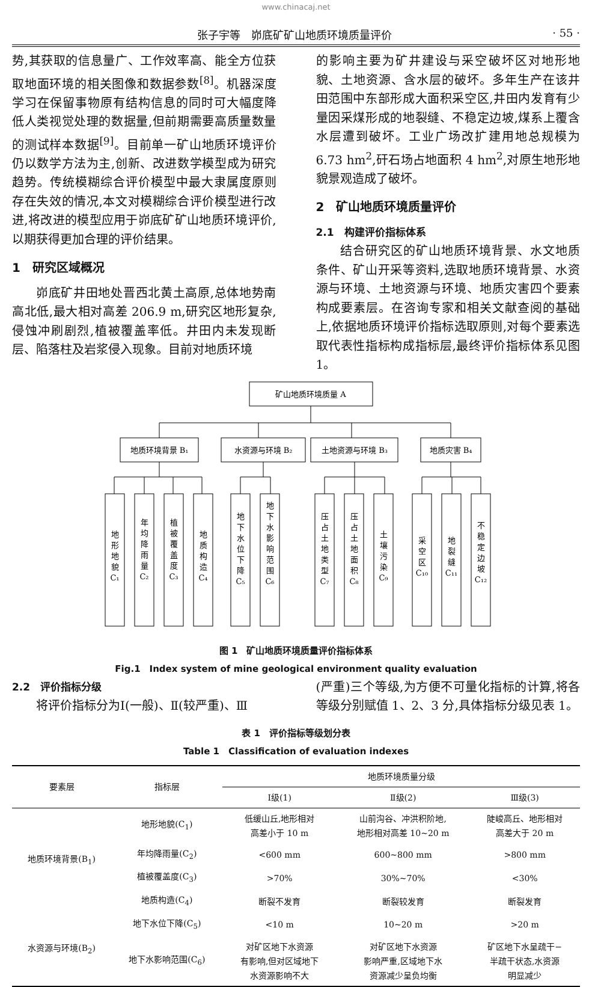www.chinacaj.net
张子宇等　峁底矿矿山地质环境质量评价 · 55 ·
势,其获取的信息量广、工作效率高、能全方位获取地面环境的相关图像和数据参数<sup>[8]</sup>。机器深度学习在保留事物原有结构信息的同时可大幅度降低人类视觉处理的数据量,但前期需要高质量数量的测试样本数据<sup>[9]</sup>。目前单一矿山地质环境评价仍以数学方法为主,创新、改进数学模型成为研究趋势。传统模糊综合评价模型中最大隶属度原则存在失效的情况,本文对模糊综合评价模型进行改进,将改进的模型应用于峁底矿矿山地质环境评价,以期获得更加合理的评价结果。
1　研究区域概况
峁底矿井田地处晋西北黄土高原,总体地势南高北低,最大相对高差 206.9 m,研究区地形复杂,侵蚀冲刷剧烈,植被覆盖率低。井田内未发现断层、陷落柱及岩浆侵入现象。目前对地质环境
的影响主要为矿井建设与采空破坏区对地形地貌、土地资源、含水层的破坏。多年生产在该井田范围中东部形成大面积采空区,井田内发育有少量因采煤形成的地裂缝、不稳定边坡,煤系上覆含水层遭到破坏。工业广场改扩建用地总规模为 6.73 hm<sup>2</sup>,矸石场占地面积 4 hm<sup>2</sup>,对原生地形地貌景观造成了破坏。
2　矿山地质环境质量评价
2.1　构建评价指标体系
结合研究区的矿山地质环境背景、水文地质条件、矿山开采等资料,选取地质环境背景、水资源与环境、土地资源与环境、地质灾害四个要素构成要素层。在咨询专家和相关文献查阅的基础上,依据地质环境评价指标选取原则,对每个要素选取代表性指标构成指标层,最终评价指标体系见图 1。
矿山地质环境质量 A
地质环境背景 B₁
水资源与环境 B₂
土地资源与环境 B₃
地质灾害 B₄
地 形 地 貌 C₁
年 均 降 雨 量 C₂
植 被 覆 盖 度 C₃
地 质 构 造 C₄
地 下 水 位 下 降 C₅
地 下 水 影 响 范 围 C₆
压 占 土 地 类 型 C₇
压 占 土 地 面 积 C₈
土 壤 污 染 C₉
采 空 区 C₁₀
地 裂 缝 C₁₁
不 稳 定 边 坡 C₁₂
图 1　矿山地质环境质量评价指标体系
Fig.1　Index system of mine geological environment quality evaluation
2.2　评价指标分级
将评价指标分为Ⅰ(一般)、Ⅱ(较严重)、Ⅲ
(严重)三个等级,为方便不可量化指标的计算,将各等级分别赋值 1、2、3 分,具体指标分级见表 1。
表 1　评价指标等级划分表
Table 1　Classification of evaluation indexes
| 要素层 | 指标层 | 地质环境质量分级 | | |
| --- | --- | --- | --- | --- |
| | | Ⅰ级(1) | Ⅱ级(2) | Ⅲ级(3) |
| 地质环境背景(B<sub>1</sub>) | 地形地貌(C<sub>1</sub>) | 低缓山丘,地形相对 高差小于 10 m | 山前沟谷、冲洪积阶地, 地形相对高差 10~20 m | 陡峻高丘、地形相对 高差大于 20 m |
| | 年均降雨量(C<sub>2</sub>) | <600 mm | 600~800 mm | >800 mm |
| | 植被覆盖度(C<sub>3</sub>) | >70% | 30%~70% | <30% |
| | 地质构造(C<sub>4</sub>) | 断裂不发育 | 断裂较发育 | 断裂发育 |
| 水资源与环境(B<sub>2</sub>) | 地下水位下降(C<sub>5</sub>) | <10 m | 10~20 m | >20 m |
| | 地下水影响范围(C<sub>6</sub>) | 对矿区地下水资源 有影响,但对区域地下 水资源影响不大 | 对矿区地下水资源 影响严重,区域地下水 资源减少呈负均衡 | 矿区地下水呈疏干− 半疏干状态,水资源 明显减少 |